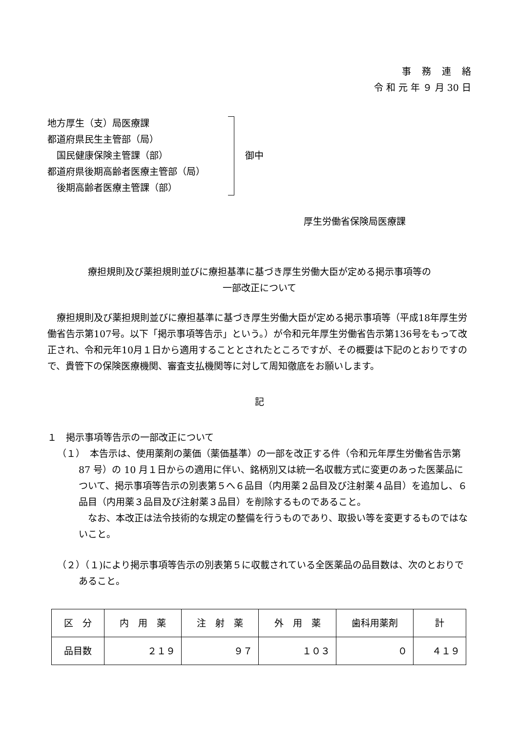事務連絡
令 和 元 年 ９ 月 30 日
地方厚生（支）局医療課
都道府県民生主管部（局）
　国民健康保険主管課（部）
都道府県後期高齢者医療主管部（局）
　後期高齢者医療主管課（部）
御中
厚生労働省保険局医療課
療担規則及び薬担規則並びに療担基準に基づき厚生労働大臣が定める掲示事項等の
一部改正について
療担規則及び薬担規則並びに療担基準に基づき厚生労働大臣が定める掲示事項等（平成18年厚生労働省告示第107号。以下「掲示事項等告示」という。）が令和元年厚生労働省告示第136号をもって改正され、令和元年10月１日から適用することとされたところですが、その概要は下記のとおりですので、貴管下の保険医療機関、審査支払機関等に対して周知徹底をお願いします。
記
１　掲示事項等告示の一部改正について
（１）　本告示は、使用薬剤の薬価（薬価基準）の一部を改正する件（令和元年厚生労働省告示第 87 号）の 10 月１日からの適用に伴い、銘柄別又は統一名収載方式に変更のあった医薬品について、掲示事項等告示の別表第５へ６品目（内用薬２品目及び注射薬４品目）を追加し、６品目（内用薬３品目及び注射薬３品目）を削除するものであること。
なお、本改正は法令技術的な規定の整備を行うものであり、取扱い等を変更するものではないこと。
（２）（１)により掲示事項等告示の別表第５に収載されている全医薬品の品目数は、次のとおりであること。
| 区 分 | 内 用 薬 | 注 射 薬 | 外 用 薬 | 歯科用薬剤 | 計 |
| 品目数 | ２１９ | ９７ | １０３ | ０ | ４１９ |